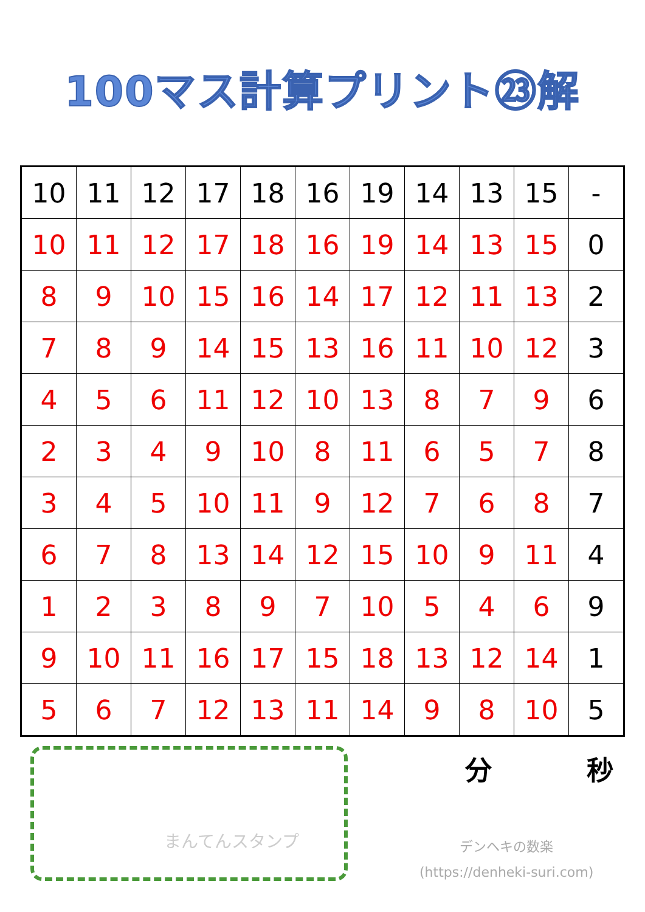100マス計算プリント㉓解
| 10 | 11 | 12 | 17 | 18 | 16 | 19 | 14 | 13 | 15 | - |
| 10 | 11 | 12 | 17 | 18 | 16 | 19 | 14 | 13 | 15 | 0 |
| 8 | 9 | 10 | 15 | 16 | 14 | 17 | 12 | 11 | 13 | 2 |
| 7 | 8 | 9 | 14 | 15 | 13 | 16 | 11 | 10 | 12 | 3 |
| 4 | 5 | 6 | 11 | 12 | 10 | 13 | 8 | 7 | 9 | 6 |
| 2 | 3 | 4 | 9 | 10 | 8 | 11 | 6 | 5 | 7 | 8 |
| 3 | 4 | 5 | 10 | 11 | 9 | 12 | 7 | 6 | 8 | 7 |
| 6 | 7 | 8 | 13 | 14 | 12 | 15 | 10 | 9 | 11 | 4 |
| 1 | 2 | 3 | 8 | 9 | 7 | 10 | 5 | 4 | 6 | 9 |
| 9 | 10 | 11 | 16 | 17 | 15 | 18 | 13 | 12 | 14 | 1 |
| 5 | 6 | 7 | 12 | 13 | 11 | 14 | 9 | 8 | 10 | 5 |
まんてんスタンプ
分 秒
デンヘキの数楽
(https://denheki-suri.com)